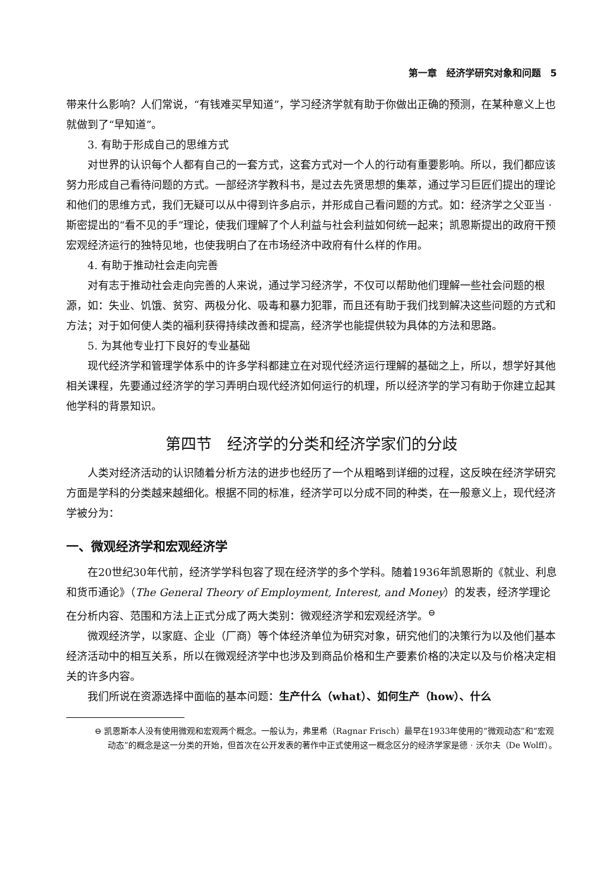第一章　经济学研究对象和问题　5
带来什么影响？人们常说，“有钱难买早知道”，学习经济学就有助于你做出正确的预测，在某种意义上也就做到了“早知道”。
3. 有助于形成自己的思维方式
对世界的认识每个人都有自己的一套方式，这套方式对一个人的行动有重要影响。所以，我们都应该努力形成自己看待问题的方式。一部经济学教科书，是过去先贤思想的集萃，通过学习巨匠们提出的理论和他们的思维方式，我们无疑可以从中得到许多启示，并形成自己看问题的方式。如：经济学之父亚当 · 斯密提出的“看不见的手”理论，使我们理解了个人利益与社会利益如何统一起来；凯恩斯提出的政府干预宏观经济运行的独特见地，也使我明白了在市场经济中政府有什么样的作用。
4. 有助于推动社会走向完善
对有志于推动社会走向完善的人来说，通过学习经济学，不仅可以帮助他们理解一些社会问题的根源，如：失业、饥饿、贫穷、两极分化、吸毒和暴力犯罪，而且还有助于我们找到解决这些问题的方式和方法；对于如何使人类的福利获得持续改善和提高，经济学也能提供较为具体的方法和思路。
5. 为其他专业打下良好的专业基础
现代经济学和管理学体系中的许多学科都建立在对现代经济运行理解的基础之上，所以，想学好其他相关课程，先要通过经济学的学习弄明白现代经济如何运行的机理，所以经济学的学习有助于你建立起其他学科的背景知识。
第四节　经济学的分类和经济学家们的分歧
人类对经济活动的认识随着分析方法的进步也经历了一个从粗略到详细的过程，这反映在经济学研究方面是学科的分类越来越细化。根据不同的标准，经济学可以分成不同的种类，在一般意义上，现代经济学被分为：
一、微观经济学和宏观经济学
在20世纪30年代前，经济学学科包容了现在经济学的多个学科。随着1936年凯恩斯的《就业、利息和货币通论》（The General Theory of Employment, Interest, and Money）的发表，经济学理论在分析内容、范围和方法上正式分成了两大类别：微观经济学和宏观经济学。<sup>⊖</sup>
微观经济学，以家庭、企业（厂商）等个体经济单位为研究对象，研究他们的决策行为以及他们基本经济活动中的相互关系，所以在微观经济学中也涉及到商品价格和生产要素价格的决定以及与价格决定相关的许多内容。
我们所说在资源选择中面临的基本问题：生产什么（what）、如何生产（how）、什么
⊖ 凯恩斯本人没有使用微观和宏观两个概念。一般认为，弗里希（Ragnar Frisch）最早在1933年使用的“微观动态”和“宏观动态”的概念是这一分类的开始，但首次在公开发表的著作中正式使用这一概念区分的经济学家是德 · 沃尔夫（De Wolff）。